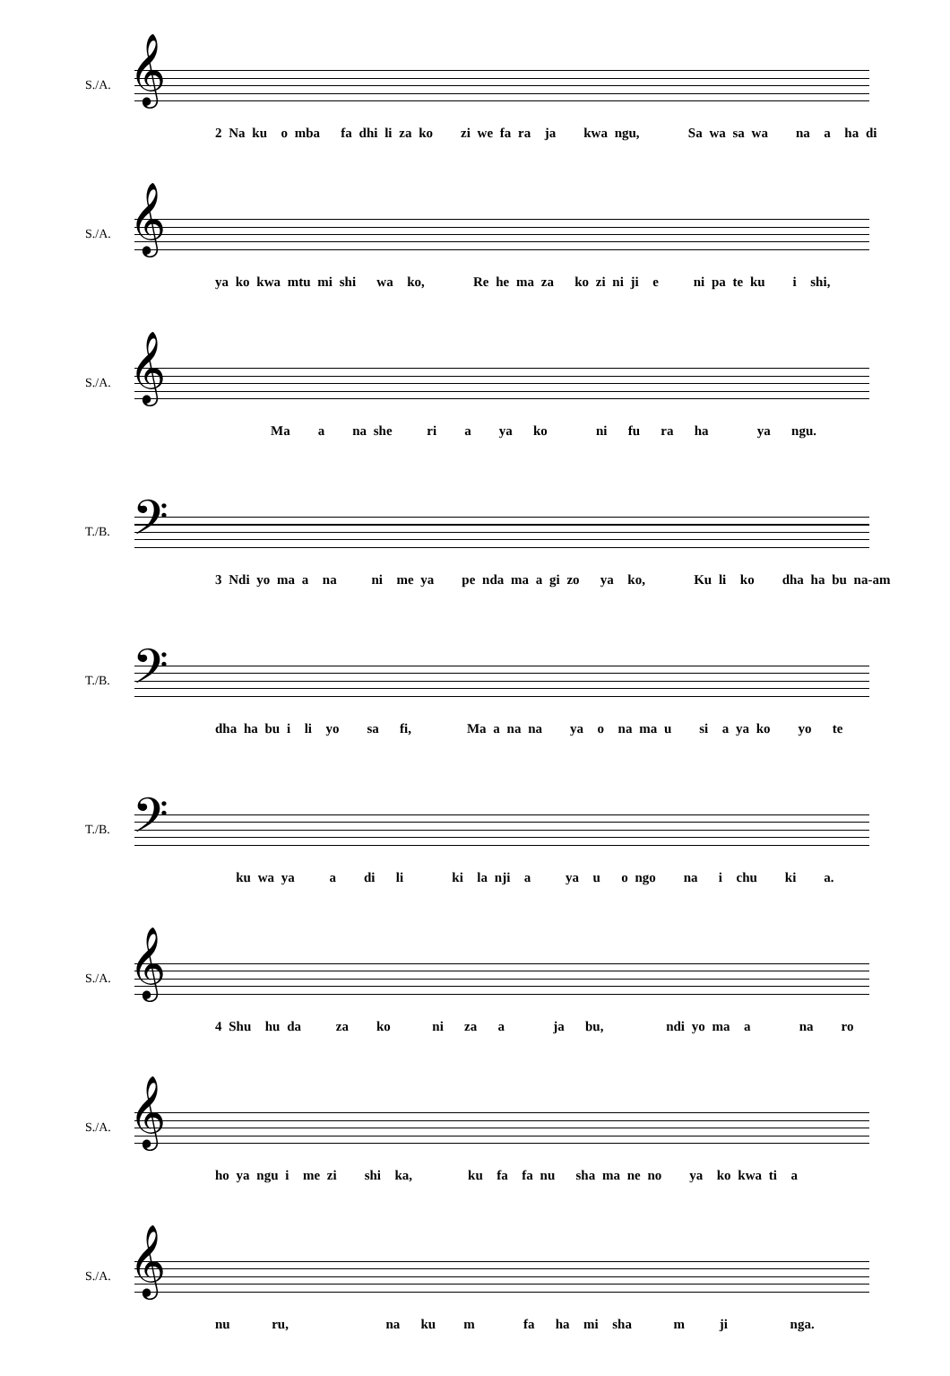S./A. 𝄞
2 Na ku o mba fa dhi li za ko zi we fa ra ja kwa ngu, Sa wa sa wa na a ha di
S./A. 𝄞
ya ko kwa mtu mi shi wa ko, Re he ma za ko zi ni ji e ni pa te ku i shi,
S./A. 𝄞
Ma a na she ri a ya ko ni fu ra ha ya ngu.
T./B. 𝄢
3 Ndi yo ma a na ni me ya pe nda ma a gi zo ya ko, Ku li ko dha ha bu na-am
T./B. 𝄢
dha ha bu i li yo sa fi, Ma a na na ya o na ma u si a ya ko yo te
T./B. 𝄢
ku wa ya a di li ki la nji a ya u o ngo na i chu ki a.
S./A. 𝄞
4 Shu hu da za ko ni za a ja bu, ndi yo ma a na ro
S./A. 𝄞
ho ya ngu i me zi shi ka, ku fa fa nu sha ma ne no ya ko kwa ti a
S./A. 𝄞
nu ru, na ku m fa ha mi sha m ji nga.